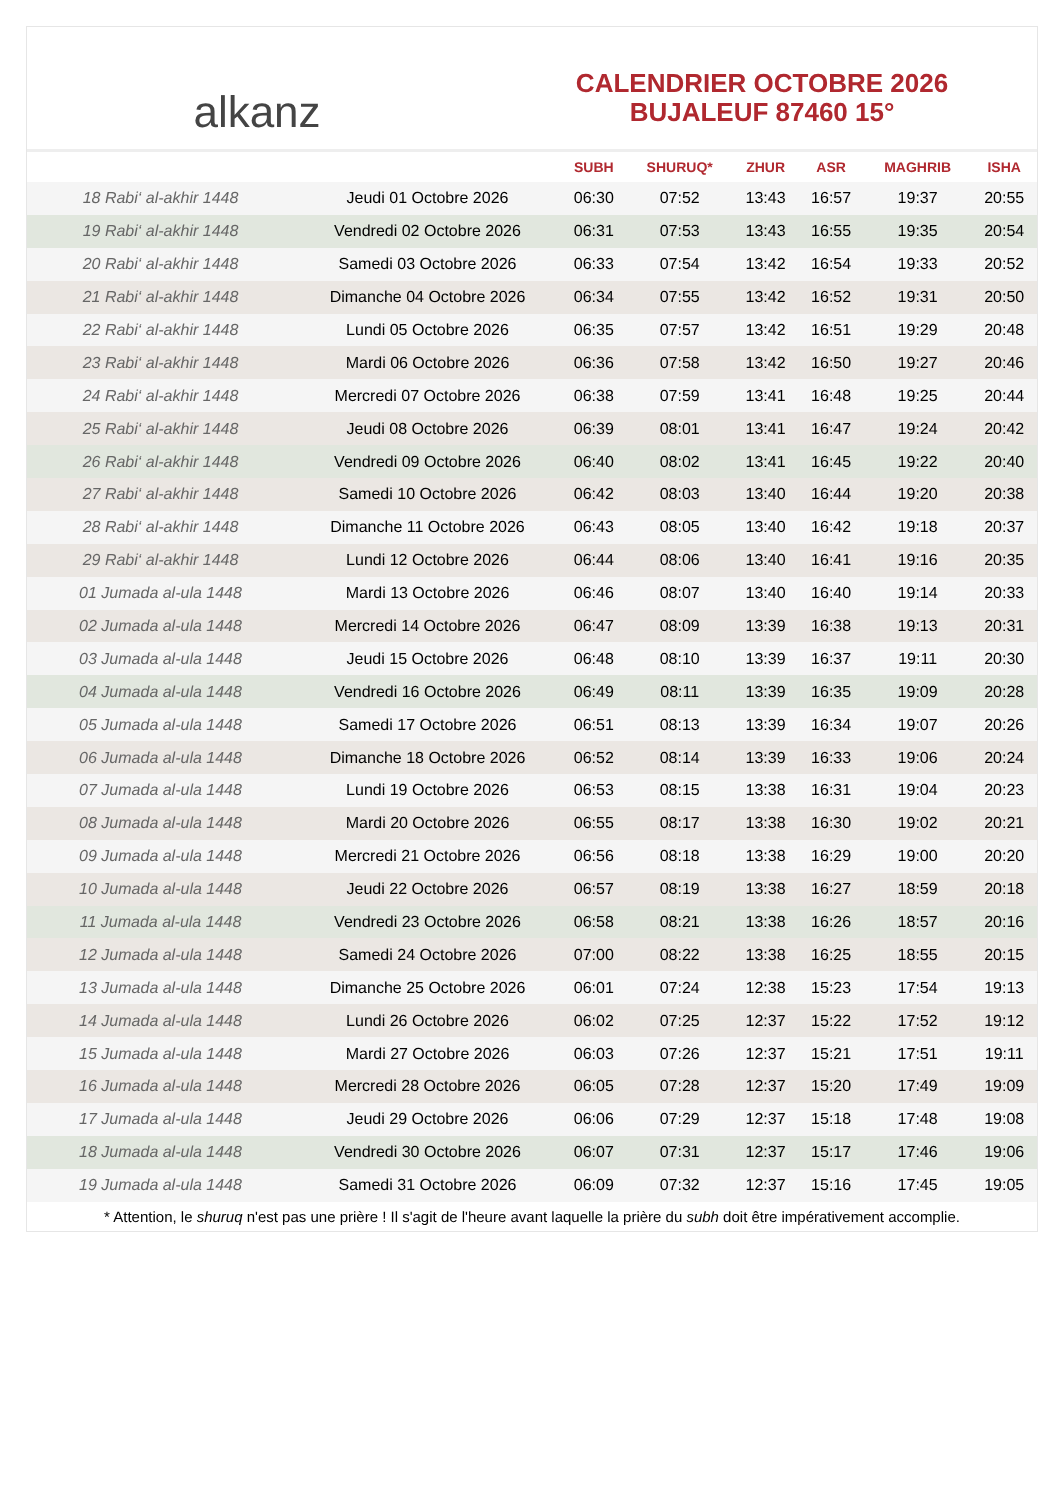alkanz
CALENDRIER OCTOBRE 2026
BUJALEUF 87460 15°
| | | SUBH | SHURUQ* | ZHUR | ASR | MAGHRIB | ISHA |
| --- | --- | --- | --- | --- | --- | --- | --- |
| 18 Rabi‘ al-akhir 1448 | Jeudi 01 Octobre 2026 | 06:30 | 07:52 | 13:43 | 16:57 | 19:37 | 20:55 |
| 19 Rabi‘ al-akhir 1448 | Vendredi 02 Octobre 2026 | 06:31 | 07:53 | 13:43 | 16:55 | 19:35 | 20:54 |
| 20 Rabi‘ al-akhir 1448 | Samedi 03 Octobre 2026 | 06:33 | 07:54 | 13:42 | 16:54 | 19:33 | 20:52 |
| 21 Rabi‘ al-akhir 1448 | Dimanche 04 Octobre 2026 | 06:34 | 07:55 | 13:42 | 16:52 | 19:31 | 20:50 |
| 22 Rabi‘ al-akhir 1448 | Lundi 05 Octobre 2026 | 06:35 | 07:57 | 13:42 | 16:51 | 19:29 | 20:48 |
| 23 Rabi‘ al-akhir 1448 | Mardi 06 Octobre 2026 | 06:36 | 07:58 | 13:42 | 16:50 | 19:27 | 20:46 |
| 24 Rabi‘ al-akhir 1448 | Mercredi 07 Octobre 2026 | 06:38 | 07:59 | 13:41 | 16:48 | 19:25 | 20:44 |
| 25 Rabi‘ al-akhir 1448 | Jeudi 08 Octobre 2026 | 06:39 | 08:01 | 13:41 | 16:47 | 19:24 | 20:42 |
| 26 Rabi‘ al-akhir 1448 | Vendredi 09 Octobre 2026 | 06:40 | 08:02 | 13:41 | 16:45 | 19:22 | 20:40 |
| 27 Rabi‘ al-akhir 1448 | Samedi 10 Octobre 2026 | 06:42 | 08:03 | 13:40 | 16:44 | 19:20 | 20:38 |
| 28 Rabi‘ al-akhir 1448 | Dimanche 11 Octobre 2026 | 06:43 | 08:05 | 13:40 | 16:42 | 19:18 | 20:37 |
| 29 Rabi‘ al-akhir 1448 | Lundi 12 Octobre 2026 | 06:44 | 08:06 | 13:40 | 16:41 | 19:16 | 20:35 |
| 01 Jumada al-ula 1448 | Mardi 13 Octobre 2026 | 06:46 | 08:07 | 13:40 | 16:40 | 19:14 | 20:33 |
| 02 Jumada al-ula 1448 | Mercredi 14 Octobre 2026 | 06:47 | 08:09 | 13:39 | 16:38 | 19:13 | 20:31 |
| 03 Jumada al-ula 1448 | Jeudi 15 Octobre 2026 | 06:48 | 08:10 | 13:39 | 16:37 | 19:11 | 20:30 |
| 04 Jumada al-ula 1448 | Vendredi 16 Octobre 2026 | 06:49 | 08:11 | 13:39 | 16:35 | 19:09 | 20:28 |
| 05 Jumada al-ula 1448 | Samedi 17 Octobre 2026 | 06:51 | 08:13 | 13:39 | 16:34 | 19:07 | 20:26 |
| 06 Jumada al-ula 1448 | Dimanche 18 Octobre 2026 | 06:52 | 08:14 | 13:39 | 16:33 | 19:06 | 20:24 |
| 07 Jumada al-ula 1448 | Lundi 19 Octobre 2026 | 06:53 | 08:15 | 13:38 | 16:31 | 19:04 | 20:23 |
| 08 Jumada al-ula 1448 | Mardi 20 Octobre 2026 | 06:55 | 08:17 | 13:38 | 16:30 | 19:02 | 20:21 |
| 09 Jumada al-ula 1448 | Mercredi 21 Octobre 2026 | 06:56 | 08:18 | 13:38 | 16:29 | 19:00 | 20:20 |
| 10 Jumada al-ula 1448 | Jeudi 22 Octobre 2026 | 06:57 | 08:19 | 13:38 | 16:27 | 18:59 | 20:18 |
| 11 Jumada al-ula 1448 | Vendredi 23 Octobre 2026 | 06:58 | 08:21 | 13:38 | 16:26 | 18:57 | 20:16 |
| 12 Jumada al-ula 1448 | Samedi 24 Octobre 2026 | 07:00 | 08:22 | 13:38 | 16:25 | 18:55 | 20:15 |
| 13 Jumada al-ula 1448 | Dimanche 25 Octobre 2026 | 06:01 | 07:24 | 12:38 | 15:23 | 17:54 | 19:13 |
| 14 Jumada al-ula 1448 | Lundi 26 Octobre 2026 | 06:02 | 07:25 | 12:37 | 15:22 | 17:52 | 19:12 |
| 15 Jumada al-ula 1448 | Mardi 27 Octobre 2026 | 06:03 | 07:26 | 12:37 | 15:21 | 17:51 | 19:11 |
| 16 Jumada al-ula 1448 | Mercredi 28 Octobre 2026 | 06:05 | 07:28 | 12:37 | 15:20 | 17:49 | 19:09 |
| 17 Jumada al-ula 1448 | Jeudi 29 Octobre 2026 | 06:06 | 07:29 | 12:37 | 15:18 | 17:48 | 19:08 |
| 18 Jumada al-ula 1448 | Vendredi 30 Octobre 2026 | 06:07 | 07:31 | 12:37 | 15:17 | 17:46 | 19:06 |
| 19 Jumada al-ula 1448 | Samedi 31 Octobre 2026 | 06:09 | 07:32 | 12:37 | 15:16 | 17:45 | 19:05 |
* Attention, le shuruq n'est pas une prière ! Il s'agit de l'heure avant laquelle la prière du subh doit être impérativement accomplie.